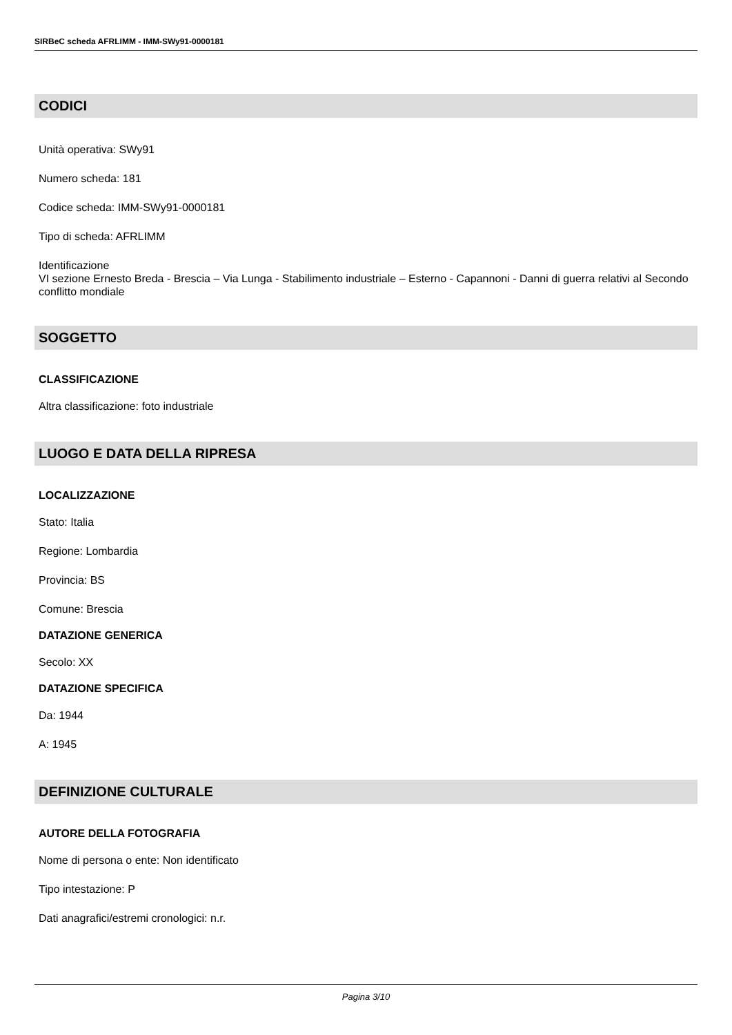SIRBeC scheda AFRLIMM - IMM-SWy91-0000181
CODICI
Unità operativa: SWy91
Numero scheda: 181
Codice scheda: IMM-SWy91-0000181
Tipo di scheda: AFRLIMM
Identificazione
VI sezione Ernesto Breda - Brescia – Via Lunga - Stabilimento industriale – Esterno - Capannoni - Danni di guerra relativi al Secondo conflitto mondiale
SOGGETTO
CLASSIFICAZIONE
Altra classificazione: foto industriale
LUOGO E DATA DELLA RIPRESA
LOCALIZZAZIONE
Stato: Italia
Regione: Lombardia
Provincia: BS
Comune: Brescia
DATAZIONE GENERICA
Secolo: XX
DATAZIONE SPECIFICA
Da: 1944
A: 1945
DEFINIZIONE CULTURALE
AUTORE DELLA FOTOGRAFIA
Nome di persona o ente: Non identificato
Tipo intestazione: P
Dati anagrafici/estremi cronologici: n.r.
Pagina 3/10